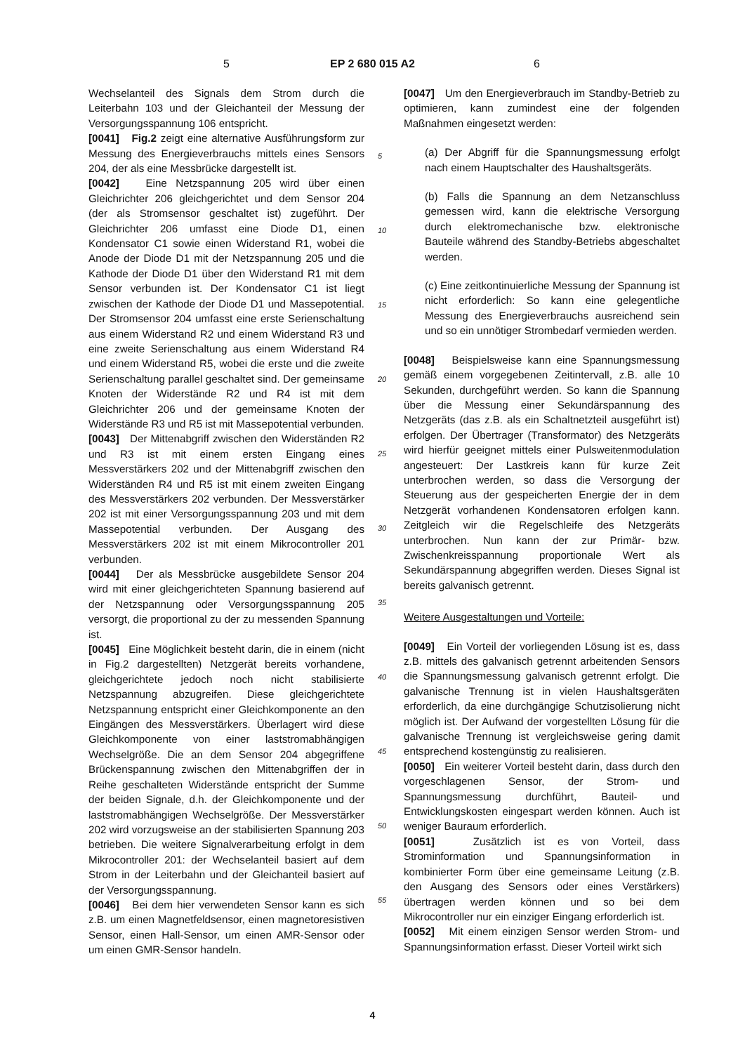5 EP 2 680 015 A2 6
Wechselanteil des Signals dem Strom durch die Leiterbahn 103 und der Gleichanteil der Messung der Versorgungsspannung 106 entspricht.
[0041] Fig.2 zeigt eine alternative Ausführungsform zur Messung des Energieverbrauchs mittels eines Sensors 204, der als eine Messbrücke dargestellt ist.
[0042] Eine Netzspannung 205 wird über einen Gleichrichter 206 gleichgerichtet und dem Sensor 204 (der als Stromsensor geschaltet ist) zugeführt. Der Gleichrichter 206 umfasst eine Diode D1, einen Kondensator C1 sowie einen Widerstand R1, wobei die Anode der Diode D1 mit der Netzspannung 205 und die Kathode der Diode D1 über den Widerstand R1 mit dem Sensor verbunden ist. Der Kondensator C1 ist liegt zwischen der Kathode der Diode D1 und Massepotential. Der Stromsensor 204 umfasst eine erste Serienschaltung aus einem Widerstand R2 und einem Widerstand R3 und eine zweite Serienschaltung aus einem Widerstand R4 und einem Widerstand R5, wobei die erste und die zweite Serienschaltung parallel geschaltet sind. Der gemeinsame Knoten der Widerstände R2 und R4 ist mit dem Gleichrichter 206 und der gemeinsame Knoten der Widerstände R3 und R5 ist mit Massepotential verbunden.
[0043] Der Mittenabgriff zwischen den Widerständen R2 und R3 ist mit einem ersten Eingang eines Messverstärkers 202 und der Mittenabgriff zwischen den Widerständen R4 und R5 ist mit einem zweiten Eingang des Messverstärkers 202 verbunden. Der Messverstärker 202 ist mit einer Versorgungsspannung 203 und mit dem Massepotential verbunden. Der Ausgang des Messverstärkers 202 ist mit einem Mikrocontroller 201 verbunden.
[0044] Der als Messbrücke ausgebildete Sensor 204 wird mit einer gleichgerichteten Spannung basierend auf der Netzspannung oder Versorgungsspannung 205 versorgt, die proportional zu der zu messenden Spannung ist.
[0045] Eine Möglichkeit besteht darin, die in einem (nicht in Fig.2 dargestellten) Netzgerät bereits vorhandene, gleichgerichtete jedoch noch nicht stabilisierte Netzspannung abzugreifen. Diese gleichgerichtete Netzspannung entspricht einer Gleichkomponente an den Eingängen des Messverstärkers. Überlagert wird diese Gleichkomponente von einer laststromabhängigen Wechselgröße. Die an dem Sensor 204 abgegriffene Brückenspannung zwischen den Mittenabgriffen der in Reihe geschalteten Widerstände entspricht der Summe der beiden Signale, d.h. der Gleichkomponente und der laststromabhängigen Wechselgröße. Der Messverstärker 202 wird vorzugsweise an der stabilisierten Spannung 203 betrieben. Die weitere Signalverarbeitung erfolgt in dem Mikrocontroller 201: der Wechselanteil basiert auf dem Strom in der Leiterbahn und der Gleichanteil basiert auf der Versorgungsspannung.
[0046] Bei dem hier verwendeten Sensor kann es sich z.B. um einen Magnetfeldsensor, einen magnetoresistiven Sensor, einen Hall-Sensor, um einen AMR-Sensor oder um einen GMR-Sensor handeln.
[0047] Um den Energieverbrauch im Standby-Betrieb zu optimieren, kann zumindest eine der folgenden Maßnahmen eingesetzt werden:
(a) Der Abgriff für die Spannungsmessung erfolgt nach einem Hauptschalter des Haushaltsgeräts.
(b) Falls die Spannung an dem Netzanschluss gemessen wird, kann die elektrische Versorgung durch elektromechanische bzw. elektronische Bauteile während des Standby-Betriebs abgeschaltet werden.
(c) Eine zeitkontinuierliche Messung der Spannung ist nicht erforderlich: So kann eine gelegentliche Messung des Energieverbrauchs ausreichend sein und so ein unnötiger Strombedarf vermieden werden.
[0048] Beispielsweise kann eine Spannungsmessung gemäß einem vorgegebenen Zeitintervall, z.B. alle 10 Sekunden, durchgeführt werden. So kann die Spannung über die Messung einer Sekundärspannung des Netzgeräts (das z.B. als ein Schaltnetzteil ausgeführt ist) erfolgen. Der Übertrager (Transformator) des Netzgeräts wird hierfür geeignet mittels einer Pulsweitenmodulation angesteuert: Der Lastkreis kann für kurze Zeit unterbrochen werden, so dass die Versorgung der Steuerung aus der gespeicherten Energie der in dem Netzgerät vorhandenen Kondensatoren erfolgen kann. Zeitgleich wir die Regelschleife des Netzgeräts unterbrochen. Nun kann der zur Primär- bzw. Zwischenkreisspannung proportionale Wert als Sekundärspannung abgegriffen werden. Dieses Signal ist bereits galvanisch getrennt.
Weitere Ausgestaltungen und Vorteile:
[0049] Ein Vorteil der vorliegenden Lösung ist es, dass z.B. mittels des galvanisch getrennt arbeitenden Sensors die Spannungsmessung galvanisch getrennt erfolgt. Die galvanische Trennung ist in vielen Haushaltsgeräten erforderlich, da eine durchgängige Schutzisolierung nicht möglich ist. Der Aufwand der vorgestellten Lösung für die galvanische Trennung ist vergleichsweise gering damit entsprechend kostengünstig zu realisieren.
[0050] Ein weiterer Vorteil besteht darin, dass durch den vorgeschlagenen Sensor, der Strom- und Spannungsmessung durchführt, Bauteil- und Entwicklungskosten eingespart werden können. Auch ist weniger Bauraum erforderlich.
[0051] Zusätzlich ist es von Vorteil, dass Strominformation und Spannungsinformation in kombinierter Form über eine gemeinsame Leitung (z.B. den Ausgang des Sensors oder eines Verstärkers) übertragen werden können und so bei dem Mikrocontroller nur ein einziger Eingang erforderlich ist.
[0052] Mit einem einzigen Sensor werden Strom- und Spannungsinformation erfasst. Dieser Vorteil wirkt sich
5
10
15
20
25
30
35
40
45
50
55
4